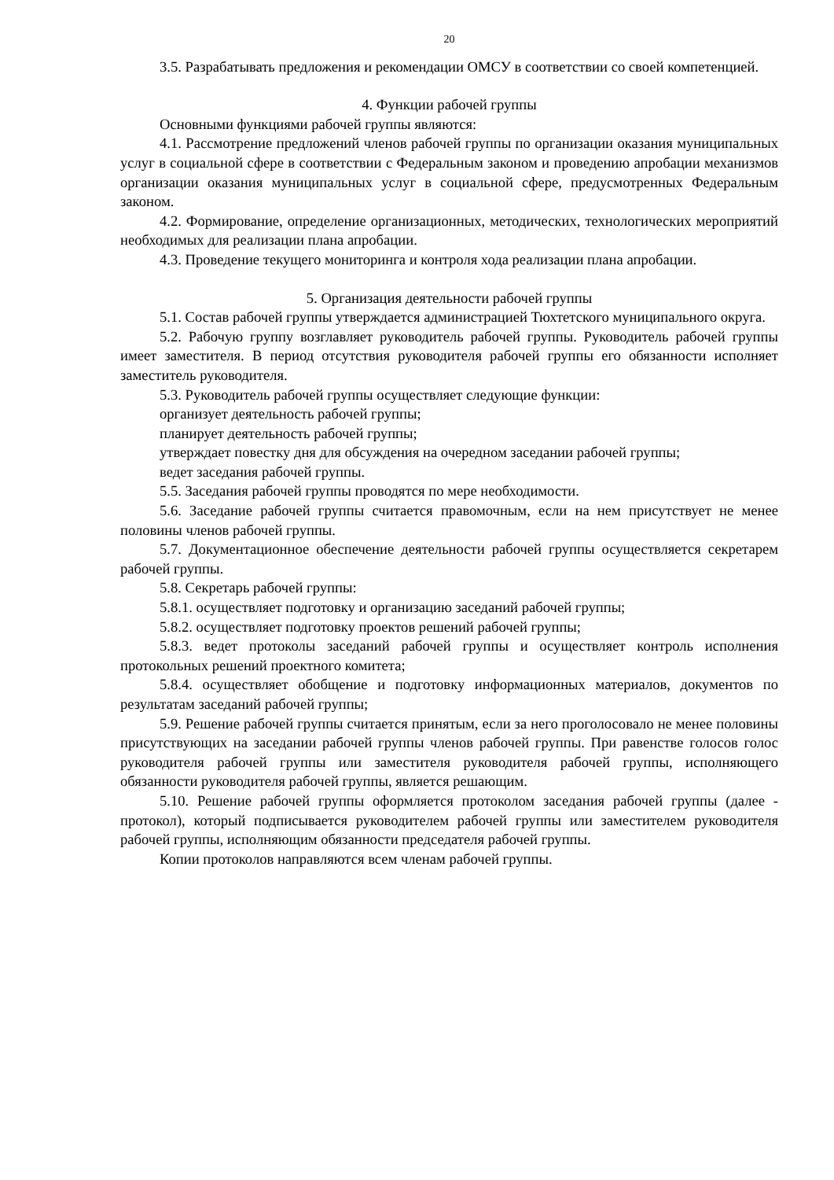20
3.5. Разрабатывать предложения и рекомендации ОМСУ в соответствии со своей компетенцией.
4. Функции рабочей группы
Основными функциями рабочей группы являются:
4.1. Рассмотрение предложений членов рабочей группы по организации оказания муниципальных услуг в социальной сфере в соответствии с Федеральным законом и проведению апробации механизмов организации оказания муниципальных услуг в социальной сфере, предусмотренных Федеральным законом.
4.2. Формирование, определение организационных, методических, технологических мероприятий необходимых для реализации плана апробации.
4.3. Проведение текущего мониторинга и контроля хода реализации плана апробации.
5. Организация деятельности рабочей группы
5.1. Состав рабочей группы утверждается администрацией Тюхтетского муниципального округа.
5.2. Рабочую группу возглавляет руководитель рабочей группы. Руководитель рабочей группы имеет заместителя. В период отсутствия руководителя рабочей группы его обязанности исполняет заместитель руководителя.
5.3. Руководитель рабочей группы осуществляет следующие функции:
организует деятельность рабочей группы;
планирует деятельность рабочей группы;
утверждает повестку дня для обсуждения на очередном заседании рабочей группы;
ведет заседания рабочей группы.
5.5. Заседания рабочей группы проводятся по мере необходимости.
5.6. Заседание рабочей группы считается правомочным, если на нем присутствует не менее половины членов рабочей группы.
5.7. Документационное обеспечение деятельности рабочей группы осуществляется секретарем рабочей группы.
5.8. Секретарь рабочей группы:
5.8.1. осуществляет подготовку и организацию заседаний рабочей группы;
5.8.2. осуществляет подготовку проектов решений рабочей группы;
5.8.3. ведет протоколы заседаний рабочей группы и осуществляет контроль исполнения протокольных решений проектного комитета;
5.8.4. осуществляет обобщение и подготовку информационных материалов, документов по результатам заседаний рабочей группы;
5.9. Решение рабочей группы считается принятым, если за него проголосовало не менее половины присутствующих на заседании рабочей группы членов рабочей группы. При равенстве голосов голос руководителя рабочей группы или заместителя руководителя рабочей группы, исполняющего обязанности руководителя рабочей группы, является решающим.
5.10. Решение рабочей группы оформляется протоколом заседания рабочей группы (далее - протокол), который подписывается руководителем рабочей группы или заместителем руководителя рабочей группы, исполняющим обязанности председателя рабочей группы.
Копии протоколов направляются всем членам рабочей группы.